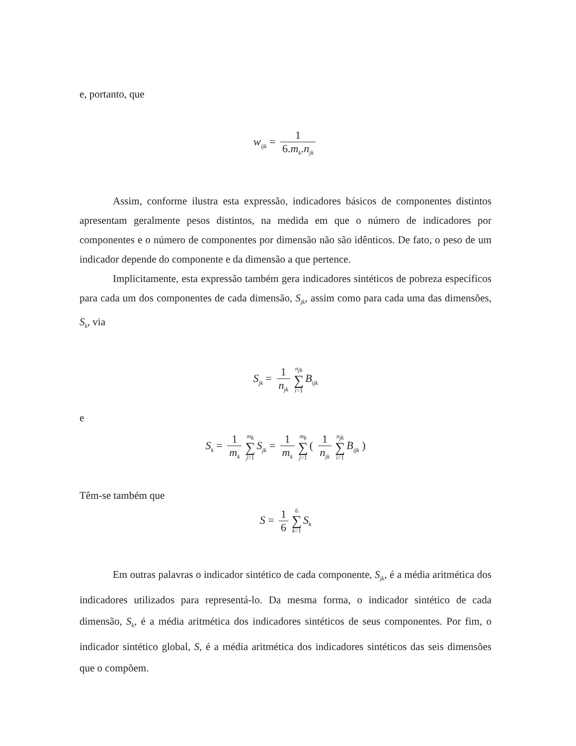e, portanto, que
w<sub>ijk</sub> = 1 6.m<sub>k</sub>.n<sub>jk</sub>
Assim, conforme ilustra esta expressão, indicadores básicos de componentes distintos apresentam geralmente pesos distintos, na medida em que o número de indicadores por componentes e o número de componentes por dimensão não são idênticos. De fato, o peso de um indicador depende do componente e da dimensão a que pertence.
Implicitamente, esta expressão também gera indicadores sintéticos de pobreza específicos para cada um dos componentes de cada dimensão, S<sub>jk</sub>, assim como para cada uma das dimensões, S<sub>k</sub>, via
S<sub>jk</sub> = 1 n<sub>jk</sub> n<sub>jk</sub> ∑ i=1 B<sub>ijk</sub>
e
S<sub>k</sub> = 1 m<sub>k</sub> m<sub>k</sub> ∑ j=1 S<sub>jk</sub> = 1 m<sub>k</sub> m<sub>k</sub> ∑ j=1 ( 1 n<sub>jk</sub> n<sub>jk</sub> ∑ i=1 B<sub>ijk</sub> )
Têm-se também que
S = 1 6 6 ∑ k=1 S<sub>k</sub>
Em outras palavras o indicador sintético de cada componente, S<sub>jk</sub>, é a média aritmética dos indicadores utilizados para representá-lo. Da mesma forma, o indicador sintético de cada dimensão, S<sub>k</sub>, é a média aritmética dos indicadores sintéticos de seus componentes. Por fim, o indicador sintético global, S, é a média aritmética dos indicadores sintéticos das seis dimensões que o compõem.